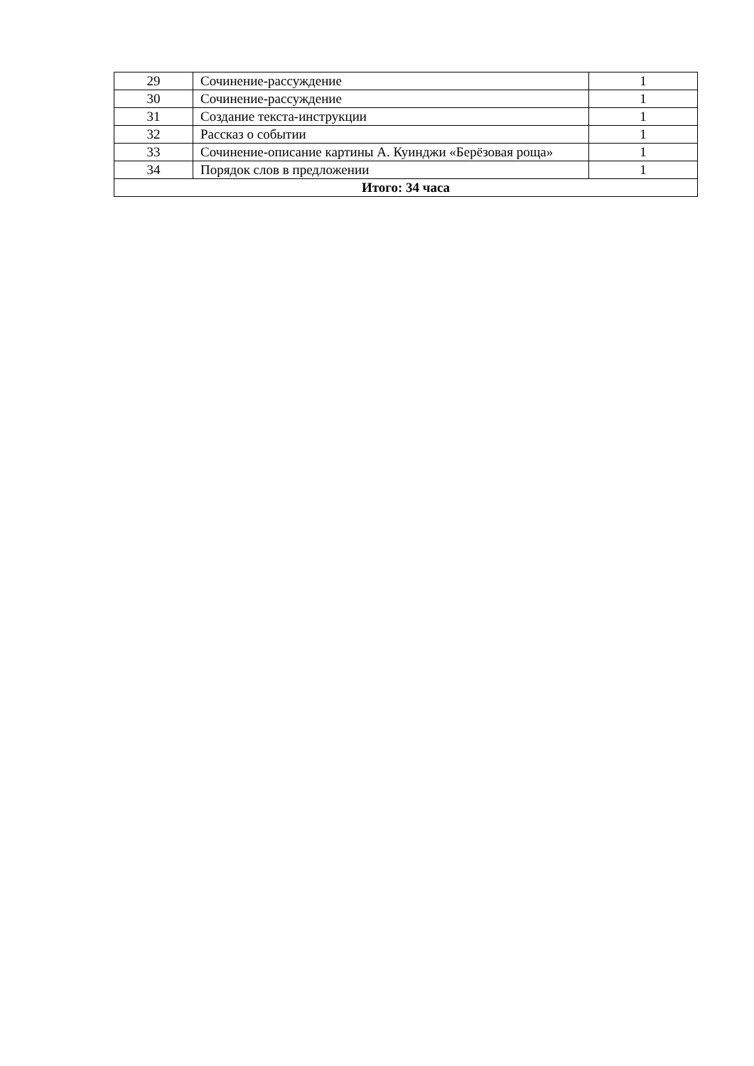| 29 | Сочинение-рассуждение | 1 |
| 30 | Сочинение-рассуждение | 1 |
| 31 | Создание текста-инструкции | 1 |
| 32 | Рассказ о событии | 1 |
| 33 | Сочинение-описание картины А. Куинджи «Берёзовая роща» | 1 |
| 34 | Порядок слов в предложении | 1 |
| Итого: 34 часа | | |